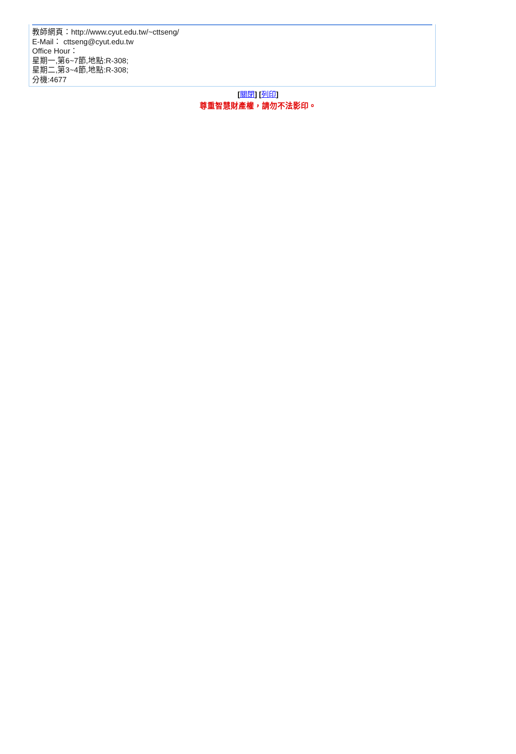教師網頁：http://www.cyut.edu.tw/~cttseng/
E-Mail： cttseng@cyut.edu.tw
Office Hour：
星期一,第6~7節,地點:R-308;
星期二,第3~4節,地點:R-308;
分機:4677
[關閉] [列印]
尊重智慧財產權，請勿不法影印。